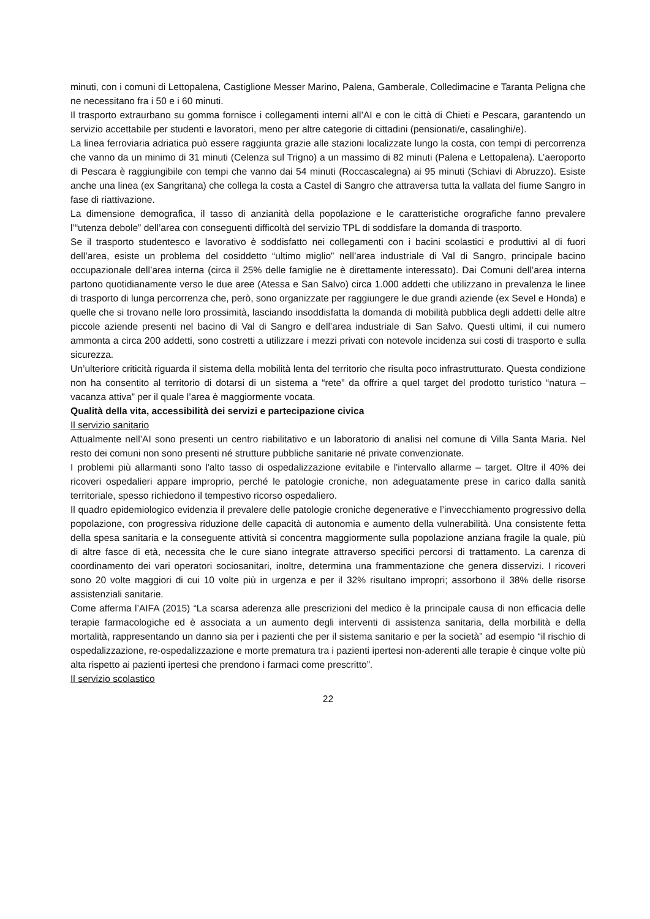minuti, con i comuni di Lettopalena, Castiglione Messer Marino, Palena, Gamberale, Colledimacine e Taranta Peligna che ne necessitano fra i 50 e i 60 minuti.
Il trasporto extraurbano su gomma fornisce i collegamenti interni all’AI e con le città di Chieti e Pescara, garantendo un servizio accettabile per studenti e lavoratori, meno per altre categorie di cittadini (pensionati/e, casalinghi/e).
La linea ferroviaria adriatica può essere raggiunta grazie alle stazioni localizzate lungo la costa, con tempi di percorrenza che vanno da un minimo di 31 minuti (Celenza sul Trigno) a un massimo di 82 minuti (Palena e Lettopalena). L’aeroporto di Pescara è raggiungibile con tempi che vanno dai 54 minuti (Roccascalegna) ai 95 minuti (Schiavi di Abruzzo). Esiste anche una linea (ex Sangritana) che collega la costa a Castel di Sangro che attraversa tutta la vallata del fiume Sangro in fase di riattivazione.
La dimensione demografica, il tasso di anzianità della popolazione e le caratteristiche orografiche fanno prevalere l’“utenza debole” dell’area con conseguenti difficoltà del servizio TPL di soddisfare la domanda di trasporto.
Se il trasporto studentesco e lavorativo è soddisfatto nei collegamenti con i bacini scolastici e produttivi al di fuori dell’area, esiste un problema del cosiddetto “ultimo miglio” nell’area industriale di Val di Sangro, principale bacino occupazionale dell’area interna (circa il 25% delle famiglie ne è direttamente interessato). Dai Comuni dell’area interna partono quotidianamente verso le due aree (Atessa e San Salvo) circa 1.000 addetti che utilizzano in prevalenza le linee di trasporto di lunga percorrenza che, però, sono organizzate per raggiungere le due grandi aziende (ex Sevel e Honda) e quelle che si trovano nelle loro prossimità, lasciando insoddisfatta la domanda di mobilità pubblica degli addetti delle altre piccole aziende presenti nel bacino di Val di Sangro e dell’area industriale di San Salvo. Questi ultimi, il cui numero ammonta a circa 200 addetti, sono costretti a utilizzare i mezzi privati con notevole incidenza sui costi di trasporto e sulla sicurezza.
Un’ulteriore criticità riguarda il sistema della mobilità lenta del territorio che risulta poco infrastrutturato. Questa condizione non ha consentito al territorio di dotarsi di un sistema a “rete” da offrire a quel target del prodotto turistico “natura – vacanza attiva” per il quale l’area è maggiormente vocata.
Qualità della vita, accessibilità dei servizi e partecipazione civica
Il servizio sanitario
Attualmente nell’AI sono presenti un centro riabilitativo e un laboratorio di analisi nel comune di Villa Santa Maria. Nel resto dei comuni non sono presenti né strutture pubbliche sanitarie né private convenzionate.
I problemi più allarmanti sono l'alto tasso di ospedalizzazione evitabile e l'intervallo allarme – target. Oltre il 40% dei ricoveri ospedalieri appare improprio, perché le patologie croniche, non adeguatamente prese in carico dalla sanità territoriale, spesso richiedono il tempestivo ricorso ospedaliero.
Il quadro epidemiologico evidenzia il prevalere delle patologie croniche degenerative e l’invecchiamento progressivo della popolazione, con progressiva riduzione delle capacità di autonomia e aumento della vulnerabilità. Una consistente fetta della spesa sanitaria e la conseguente attività si concentra maggiormente sulla popolazione anziana fragile la quale, più di altre fasce di età, necessita che le cure siano integrate attraverso specifici percorsi di trattamento. La carenza di coordinamento dei vari operatori sociosanitari, inoltre, determina una frammentazione che genera disservizi. I ricoveri sono 20 volte maggiori di cui 10 volte più in urgenza e per il 32% risultano impropri; assorbono il 38% delle risorse assistenziali sanitarie.
Come afferma l’AIFA (2015) “La scarsa aderenza alle prescrizioni del medico è la principale causa di non efficacia delle terapie farmacologiche ed è associata a un aumento degli interventi di assistenza sanitaria, della morbilità e della mortalità, rappresentando un danno sia per i pazienti che per il sistema sanitario e per la società” ad esempio “il rischio di ospedalizzazione, re-ospedalizzazione e morte prematura tra i pazienti ipertesi non-aderenti alle terapie è cinque volte più alta rispetto ai pazienti ipertesi che prendono i farmaci come prescritto”.
Il servizio scolastico
22